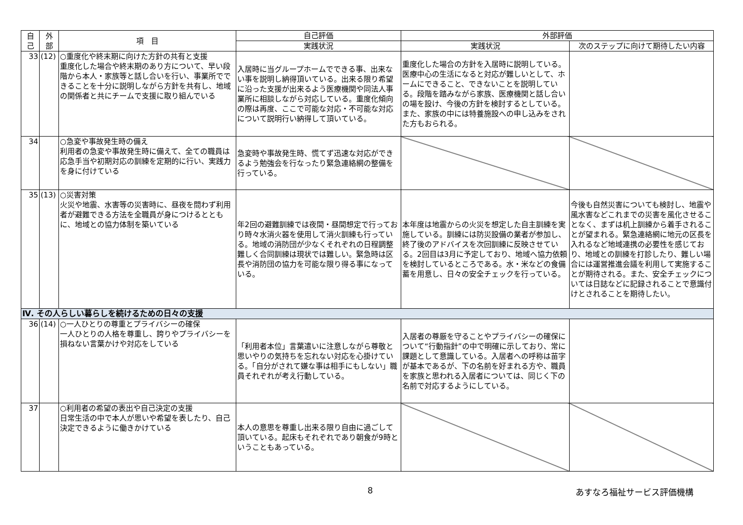| 自 己 | 外 部 | 項 目 | 自己評価 | 外部評価 | |
| --- | --- | --- | --- | --- | --- |
| | | | 実践状況 | 実践状況 | 次のステップに向けて期待したい内容 |
| 33 | (12) | ○重度化や終末期に向けた方針の共有と支援 重度化した場合や終末期のあり方について、早い段階から本人・家族等と話し合いを行い、事業所でできることを十分に説明しながら方針を共有し、地域の関係者と共にチームで支援に取り組んでいる | 入居時に当グループホームでできる事、出来ない事を説明し納得頂いている。出来る限り希望に沿った支援が出来るよう医療機関や同法人事業所に相談しながら対応している。重度化傾向の際は再度、ここで可能な対応・不可能な対応について説明行い納得して頂いている。 | 重度化した場合の方針を入居時に説明している。医療中心の生活になると対応が難しいとして、ホームにできること、できないことを説明している。段階を踏みながら家族、医療機関と話し合いの場を設け、今後の方針を検討するとしている。また、家族の中には特養施設への申し込みをされた方もおられる。 | |
| 34 | | ○急変や事故発生時の備え 利用者の急変や事故発生時に備えて、全ての職員は応急手当や初期対応の訓練を定期的に行い、実践力を身に付けている | 急変時や事故発生時、慌てず迅速な対応ができるよう勉強会を行なったり緊急連絡網の整備を行っている。 | | |
| 35 | (13) | ○災害対策 火災や地震、水害等の災害時に、昼夜を問わず利用者が避難できる方法を全職員が身につけるとともに、地域との協力体制を築いている | 年2回の避難訓練では夜間・昼間想定で行っており時々水消火器を使用して消火訓練も行っている。地域の消防団が少なくそれぞれの日程調整難しく合同訓練は現状では難しい。緊急時は区長や消防団の協力を可能な限り得る事になっている。 | 本年度は地震からの火災を想定した自主訓練を実施している。訓練には防災設備の業者が参加し、終了後のアドバイスを次回訓練に反映させている。2回目は3月に予定しており、地域へ協力依頼を検討しているところである。水・米などの食備蓄を用意し、日々の安全チェックを行っている。 | 今後も自然災害についても検討し、地震や風水害などこれまでの災害を風化させることなく、まずは机上訓練から着手されることが望まれる。緊急連絡網に地元の区長を入れるなど地域連携の必要性を感じており、地域との訓練を打診したり、難しい場合には運営推進会議を利用して実施することが期待される。また、安全チェックについては日誌などに記録されることで意識付けとされることを期待したい。 |
| Ⅳ. その人らしい暮らしを続けるための日々の支援 | | | | | |
| 36 | (14) | ○一人ひとりの尊重とプライバシーの確保 一人ひとりの人格を尊重し、誇りやプライバシーを損ねない言葉かけや対応をしている | 「利用者本位」言葉遣いに注意しながら尊敬と思いやりの気持ちを忘れない対応を心掛けている。「自分がされて嫌な事は相手にもしない」職員それぞれが考え行動している。 | 入居者の尊厳を守ることやプライバシーの確保について“行動指針”の中で明確に示しており、常に課題として意識している。入居者への呼称は苗字が基本であるが、下の名前を好まれる方や、職員を家族と思われる入居者については、同じく下の名前で対応するようにしている。 | |
| 37 | | ○利用者の希望の表出や自己決定の支援 日常生活の中で本人が思いや希望を表したり、自己決定できるように働きかけている | 本人の意思を尊重し出来る限り自由に過ごして頂いている。起床もそれぞれであり朝食が9時ということもあっている。 | | |
8 あすなろ福祉サービス評価機構